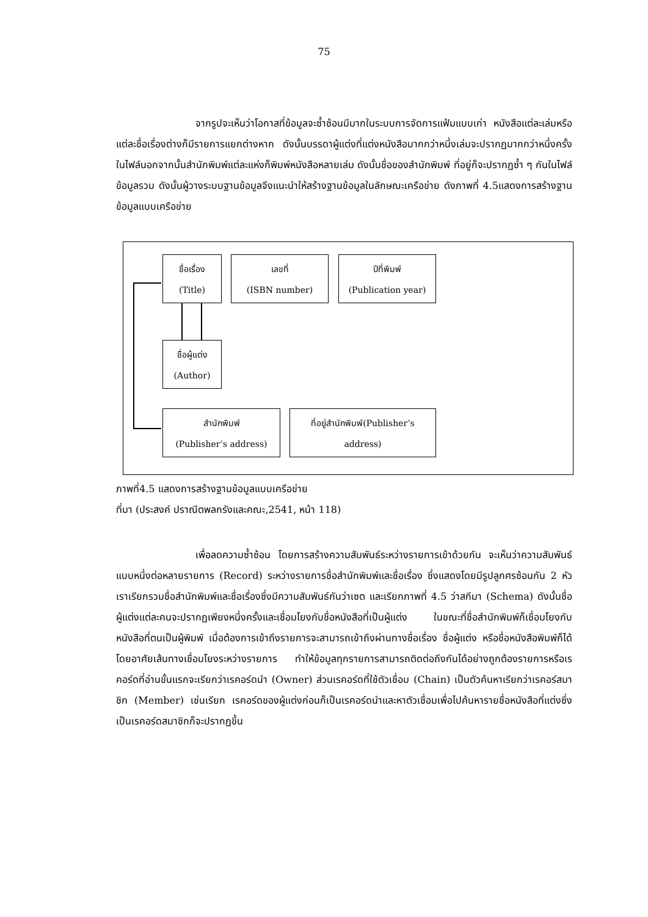75
จากรูปจะเห็นว่าโอกาสที่ข้อมูลจะซ้ำซ้อนมีมากในระบบการจัดการแฟ้มแบบเก่า หนังสือแต่ละเล่มหรือแต่ละชื่อเรื่องต่างก็มีรายการแยกต่างหาก ดังนั้นบรรดาผู้แต่งที่แต่งหนังสือมากกว่าหนึ่งเล่มจะปรากฏมากกว่าหนึ่งครั้งในไฟล์นอกจากนั้นสำนักพิมพ์แต่ละแห่งก็พิมพ์หนังสือหลายเล่ม ดังนั้นชื่อของสำนักพิมพ์ ที่อยู่ก็จะปรากฏซ้ำ ๆ กันในไฟล์ข้อมูลรวม ดังนั้นผู้วางระบบฐานข้อมูลจึงแนะนำให้สร้างฐานข้อมูลในลักษณะเครือข่าย ดังภาพที่ 4.5แสดงการสร้างฐานข้อมูลแบบเครือข่าย
ชื่อเรื่อง
(Title)
เลขที่
(ISBN number)
ปีที่พิมพ์
(Publication year)
ชื่อผู้แต่ง
(Author)
สำนักพิมพ์
(Publisher’s address)
ที่อยู่สำนักพิมพ์(Publisher’s
address)
ภาพที่4.5 แสดงการสร้างฐานข้อมูลแบบเครือข่าย
ที่มา (ประสงค์ ปราณีตพลกรังและคณะ,2541, หน้า 118)
เพื่อลดความซ้ำซ้อน โดยการสร้างความสัมพันธ์ระหว่างรายการเข้าด้วยกัน จะเห็นว่าความสัมพันธ์แบบหนึ่งต่อหลายรายการ (Record) ระหว่างรายการชื่อสำนักพิมพ์และชื่อเรื่อง ซึ่งแสดงโดยมีรูปลูกศรซ้อนกัน 2 หัวเราเรียกรวมชื่อสำนักพิมพ์และชื่อเรื่องซึ่งมีความสัมพันธ์กันว่าเซต และเรียกภาพที่ 4.5 ว่าสกีมา (Schema) ดังนั้นชื่อผู้แต่งแต่ละคนจะปรากฏเพียงหนึ่งครั้งและเชื่อมโยงกับชื่อหนังสือที่เป็นผู้แต่ง ในขณะที่ชื่อสำนักพิมพ์ก็เชื่อมโยงกับหนังสือที่ตนเป็นผู้พิมพ์ เมื่อต้องการเข้าถึงรายการจะสามารถเข้าถึงผ่านทางชื่อเรื่อง ชื่อผู้แต่ง หรือชื่อหนังสือพิมพ์ก็ได้โดยอาศัยเส้นทางเชื่อมโยงระหว่างรายการ ทำให้ข้อมูลทุกรายการสามารถติดต่อถึงกันได้อย่างถูกต้องรายการหรือเรคอร์ดที่อ่านขั้นแรกจะเรียกว่าเรคอร์ดนำ (Owner) ส่วนเรคอร์ดที่ใช้ตัวเชื่อม (Chain) เป็นตัวค้นหาเรียกว่าเรคอร์สมาชิก (Member) เช่นเรียก เรคอร์ดของผู้แต่งก่อนก็เป็นเรคอร์ดนำและหาตัวเชื่อมเพื่อไปค้นหารายชื่อหนังสือที่แต่งซึ่งเป็นเรคอร์ดสมาชิกก็จะปรากฏขึ้น